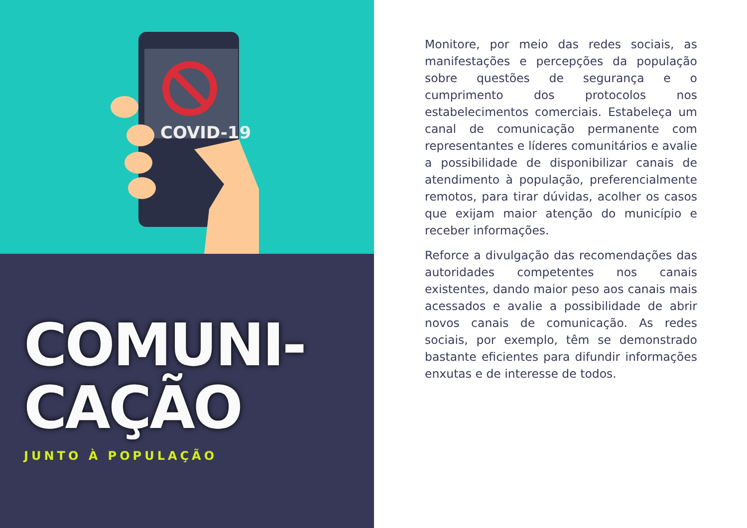COVID-19
COMUNI-
CAÇÃO
JUNTO À POPULAÇÃO
Monitore, por meio das redes sociais, as manifestações e percepções da população sobre questões de segurança e o cumprimento dos protocolos nos estabelecimentos comerciais. Estabeleça um canal de comunicação permanente com representantes e líderes comunitários e avalie a possibilidade de disponibilizar canais de atendimento à população, preferencialmente remotos, para tirar dúvidas, acolher os casos que exijam maior atenção do município e receber informações.
Reforce a divulgação das recomendações das autoridades competentes nos canais existentes, dando maior peso aos canais mais acessados e avalie a possibilidade de abrir novos canais de comunicação. As redes sociais, por exemplo, têm se demonstrado bastante eficientes para difundir informações enxutas e de interesse de todos.